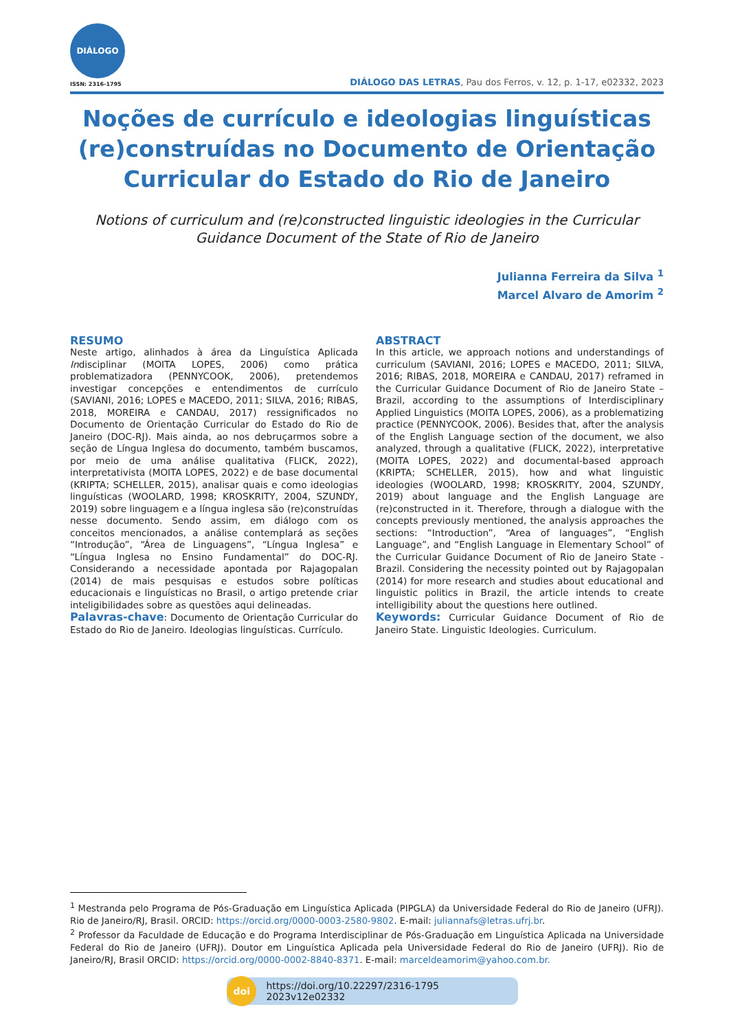DIÁLOGO
ISSN: 2316-1795
DIÁLOGO DAS LETRAS, Pau dos Ferros, v. 12, p. 1-17, e02332, 2023
Noções de currículo e ideologias linguísticas (re)construídas no Documento de Orientação Curricular do Estado do Rio de Janeiro
Notions of curriculum and (re)constructed linguistic ideologies in the Curricular Guidance Document of the State of Rio de Janeiro
Julianna Ferreira da Silva <sup>1</sup>
Marcel Alvaro de Amorim <sup>2</sup>
RESUMO
Neste artigo, alinhados à área da Linguística Aplicada Indisciplinar (MOITA LOPES, 2006) como prática problematizadora (PENNYCOOK, 2006), pretendemos investigar concepções e entendimentos de currículo (SAVIANI, 2016; LOPES e MACEDO, 2011; SILVA, 2016; RIBAS, 2018, MOREIRA e CANDAU, 2017) ressignificados no Documento de Orientação Curricular do Estado do Rio de Janeiro (DOC-RJ). Mais ainda, ao nos debruçarmos sobre a seção de Língua Inglesa do documento, também buscamos, por meio de uma análise qualitativa (FLICK, 2022), interpretativista (MOITA LOPES, 2022) e de base documental (KRIPTA; SCHELLER, 2015), analisar quais e como ideologias linguísticas (WOOLARD, 1998; KROSKRITY, 2004, SZUNDY, 2019) sobre linguagem e a língua inglesa são (re)construídas nesse documento. Sendo assim, em diálogo com os conceitos mencionados, a análise contemplará as seções “Introdução”, “Área de Linguagens”, “Língua Inglesa” e “Língua Inglesa no Ensino Fundamental” do DOC-RJ. Considerando a necessidade apontada por Rajagopalan (2014) de mais pesquisas e estudos sobre políticas educacionais e linguísticas no Brasil, o artigo pretende criar inteligibilidades sobre as questões aqui delineadas.
Palavras-chave: Documento de Orientação Curricular do Estado do Rio de Janeiro. Ideologias linguísticas. Currículo.
ABSTRACT
In this article, we approach notions and understandings of curriculum (SAVIANI, 2016; LOPES e MACEDO, 2011; SILVA, 2016; RIBAS, 2018, MOREIRA e CANDAU, 2017) reframed in the Curricular Guidance Document of Rio de Janeiro State – Brazil, according to the assumptions of Interdisciplinary Applied Linguistics (MOITA LOPES, 2006), as a problematizing practice (PENNYCOOK, 2006). Besides that, after the analysis of the English Language section of the document, we also analyzed, through a qualitative (FLICK, 2022), interpretative (MOITA LOPES, 2022) and documental-based approach (KRIPTA; SCHELLER, 2015), how and what linguistic ideologies (WOOLARD, 1998; KROSKRITY, 2004, SZUNDY, 2019) about language and the English Language are (re)constructed in it. Therefore, through a dialogue with the concepts previously mentioned, the analysis approaches the sections: “Introduction”, “Area of languages”, “English Language”, and “English Language in Elementary School” of the Curricular Guidance Document of Rio de Janeiro State - Brazil. Considering the necessity pointed out by Rajagopalan (2014) for more research and studies about educational and linguistic politics in Brazil, the article intends to create intelligibility about the questions here outlined.
Keywords: Curricular Guidance Document of Rio de Janeiro State. Linguistic Ideologies. Curriculum.
<sup>1</sup> Mestranda pelo Programa de Pós-Graduação em Linguística Aplicada (PIPGLA) da Universidade Federal do Rio de Janeiro (UFRJ). Rio de Janeiro/RJ, Brasil. ORCID: https://orcid.org/0000-0003-2580-9802. E-mail: juliannafs@letras.ufrj.br.
<sup>2</sup> Professor da Faculdade de Educação e do Programa Interdisciplinar de Pós-Graduação em Linguística Aplicada na Universidade Federal do Rio de Janeiro (UFRJ). Doutor em Linguística Aplicada pela Universidade Federal do Rio de Janeiro (UFRJ). Rio de Janeiro/RJ, Brasil ORCID: https://orcid.org/0000-0002-8840-8371. E-mail: marceldeamorim@yahoo.com.br.
doi https://doi.org/10.22297/2316-1795 2023v12e02332